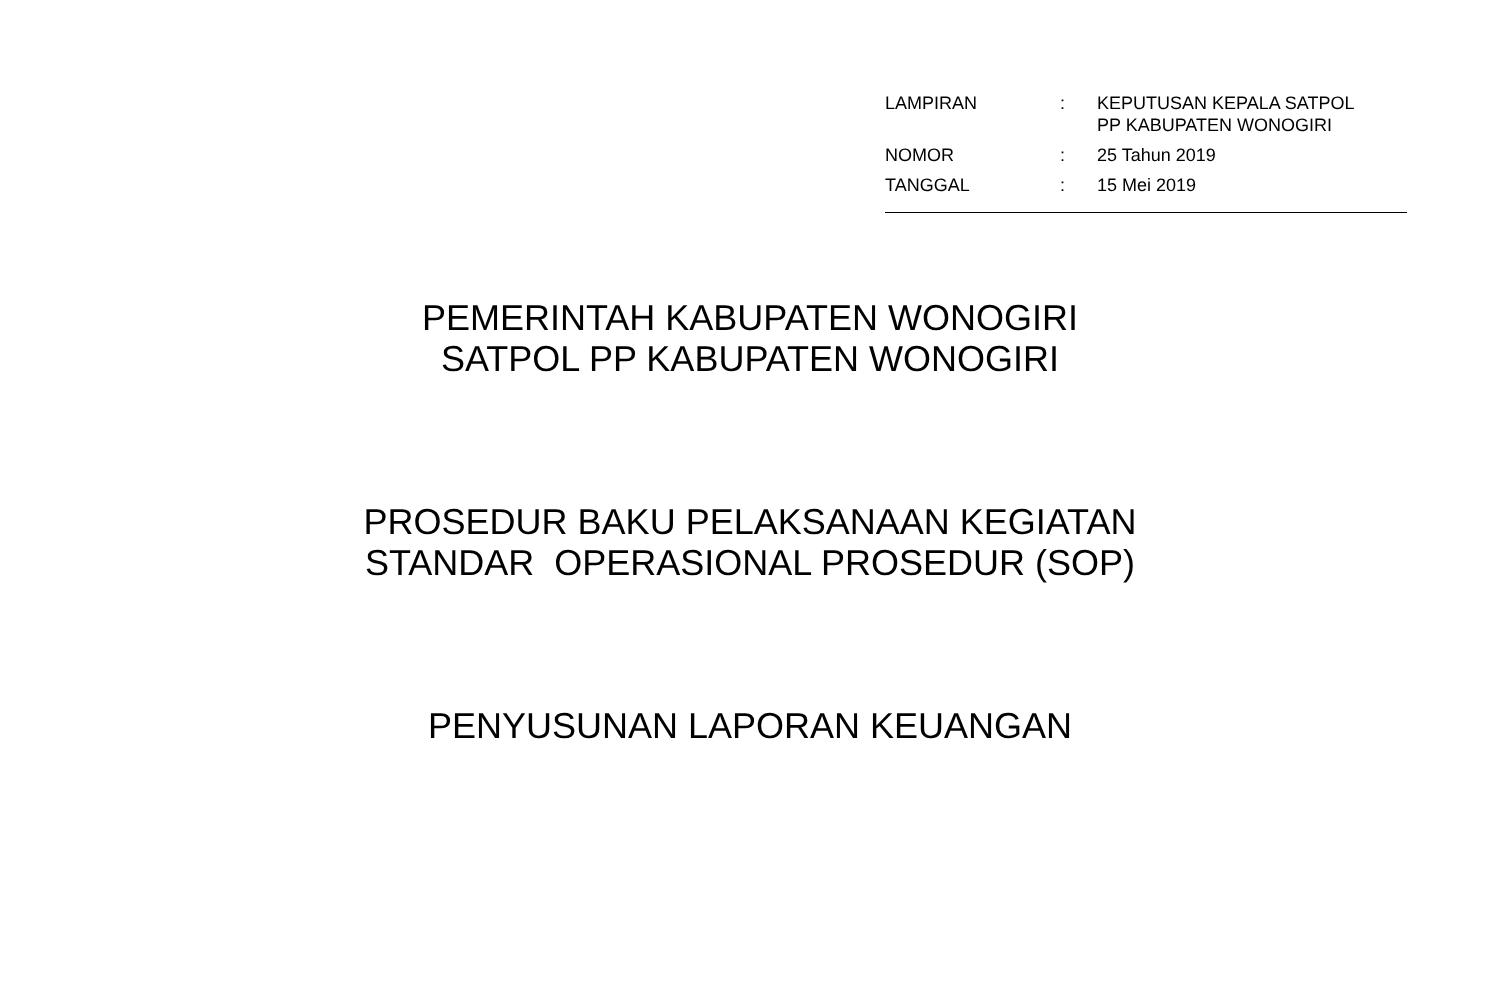| LAMPIRAN | : | KEPUTUSAN KEPALA SATPOL PP KABUPATEN WONOGIRI |
| NOMOR | : | 25 Tahun 2019 |
| TANGGAL | : | 15 Mei 2019 |
PEMERINTAH KABUPATEN WONOGIRI
SATPOL PP KABUPATEN WONOGIRI
PROSEDUR BAKU PELAKSANAAN KEGIATAN
STANDAR OPERASIONAL PROSEDUR (SOP)
PENYUSUNAN LAPORAN KEUANGAN